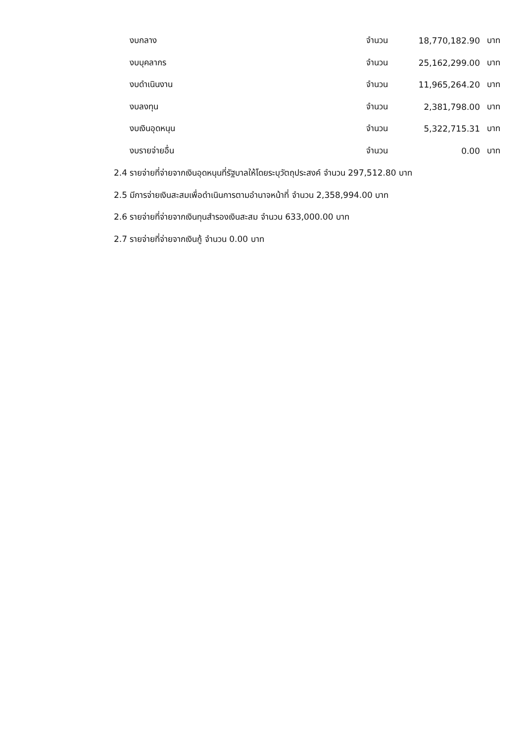| งบกลาง | จำนวน | 18,770,182.90 | บาท |
| งบบุคลากร | จำนวน | 25,162,299.00 | บาท |
| งบดำเนินงาน | จำนวน | 11,965,264.20 | บาท |
| งบลงทุน | จำนวน | 2,381,798.00 | บาท |
| งบเงินอุดหนุน | จำนวน | 5,322,715.31 | บาท |
| งบรายจ่ายอื่น | จำนวน | 0.00 | บาท |
2.4 รายจ่ายที่จ่ายจากเงินอุดหนุนที่รัฐบาลให้โดยระบุวัตถุประสงค์ จำนวน 297,512.80 บาท
2.5 มีการจ่ายเงินสะสมเพื่อดำเนินการตามอำนาจหน้าที่ จำนวน 2,358,994.00 บาท
2.6 รายจ่ายที่จ่ายจากเงินทุนสำรองเงินสะสม จำนวน 633,000.00 บาท
2.7 รายจ่ายที่จ่ายจากเงินกู้ จำนวน 0.00 บาท